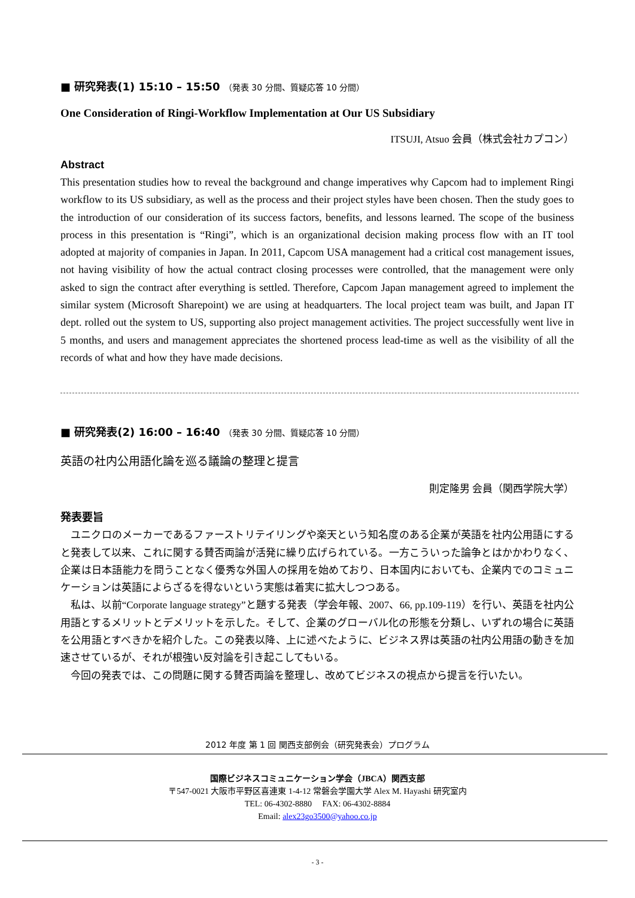■ 研究発表(1) 15:10 – 15:50 （発表 30 分間、質疑応答 10 分間）
One Consideration of Ringi-Workflow Implementation at Our US Subsidiary
ITSUJI, Atsuo 会員（株式会社カプコン）
Abstract
This presentation studies how to reveal the background and change imperatives why Capcom had to implement Ringi workflow to its US subsidiary, as well as the process and their project styles have been chosen. Then the study goes to the introduction of our consideration of its success factors, benefits, and lessons learned. The scope of the business process in this presentation is “Ringi”, which is an organizational decision making process flow with an IT tool adopted at majority of companies in Japan. In 2011, Capcom USA management had a critical cost management issues, not having visibility of how the actual contract closing processes were controlled, that the management were only asked to sign the contract after everything is settled. Therefore, Capcom Japan management agreed to implement the similar system (Microsoft Sharepoint) we are using at headquarters. The local project team was built, and Japan IT dept. rolled out the system to US, supporting also project management activities. The project successfully went live in 5 months, and users and management appreciates the shortened process lead-time as well as the visibility of all the records of what and how they have made decisions.
■ 研究発表(2) 16:00 – 16:40 （発表 30 分間、質疑応答 10 分間）
英語の社内公用語化論を巡る議論の整理と提言
則定隆男 会員（関西学院大学）
発表要旨
ユニクロのメーカーであるファーストリテイリングや楽天という知名度のある企業が英語を社内公用語にすると発表して以来、これに関する賛否両論が活発に繰り広げられている。一方こういった論争とはかかわりなく、企業は日本語能力を問うことなく優秀な外国人の採用を始めており、日本国内においても、企業内でのコミュニケーションは英語によらざるを得ないという実態は着実に拡大しつつある。
私は、以前“Corporate language strategy”と題する発表（学会年報、2007、66, pp.109-119）を行い、英語を社内公用語とするメリットとデメリットを示した。そして、企業のグローバル化の形態を分類し、いずれの場合に英語を公用語とすべきかを紹介した。この発表以降、上に述べたように、ビジネス界は英語の社内公用語の動きを加速させているが、それが根強い反対論を引き起こしてもいる。
今回の発表では、この問題に関する賛否両論を整理し、改めてビジネスの視点から提言を行いたい。
2012 年度 第 1 回 関西支部例会（研究発表会）プログラム
国際ビジネスコミュニケーション学会（JBCA）関西支部
〒547-0021 大阪市平野区喜連東 1-4-12 常磐会学園大学 Alex M. Hayashi 研究室内
TEL: 06-4302-8880 FAX: 06-4302-8884
Email: alex23go3500@yahoo.co.jp
- 3 -